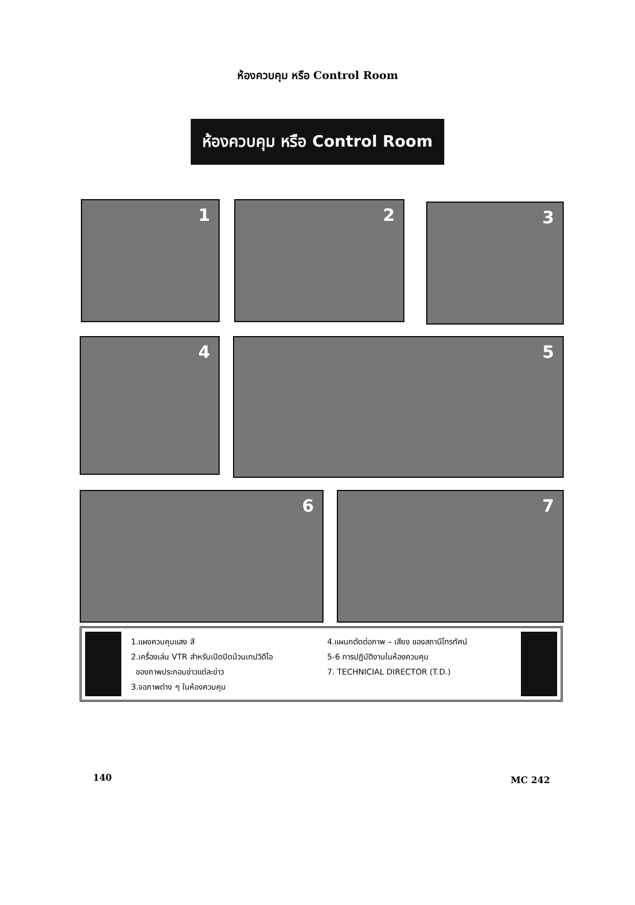ห้องควบคุม หรือ Control Room
ห้องควบคุม หรือ Control Room
1 2 3
4 5
6 7
1.แผงควบคุมแสง สี
2.เครื่องเล่น VTR สำหรับเปิดปิดม้วนเทปวิดีโอ
ของภาพประกอบข่าวแต่ละข่าว
3.จอภาพต่าง ๆ ในห้องควบคุม
4.แผนกตัดต่อภาพ – เสียง ของสถานีโทรทัศน์
5-6 การปฏิบัติงานในห้องควบคุม
7. TECHNICIAL DIRECTOR (T.D.)
140 MC 242